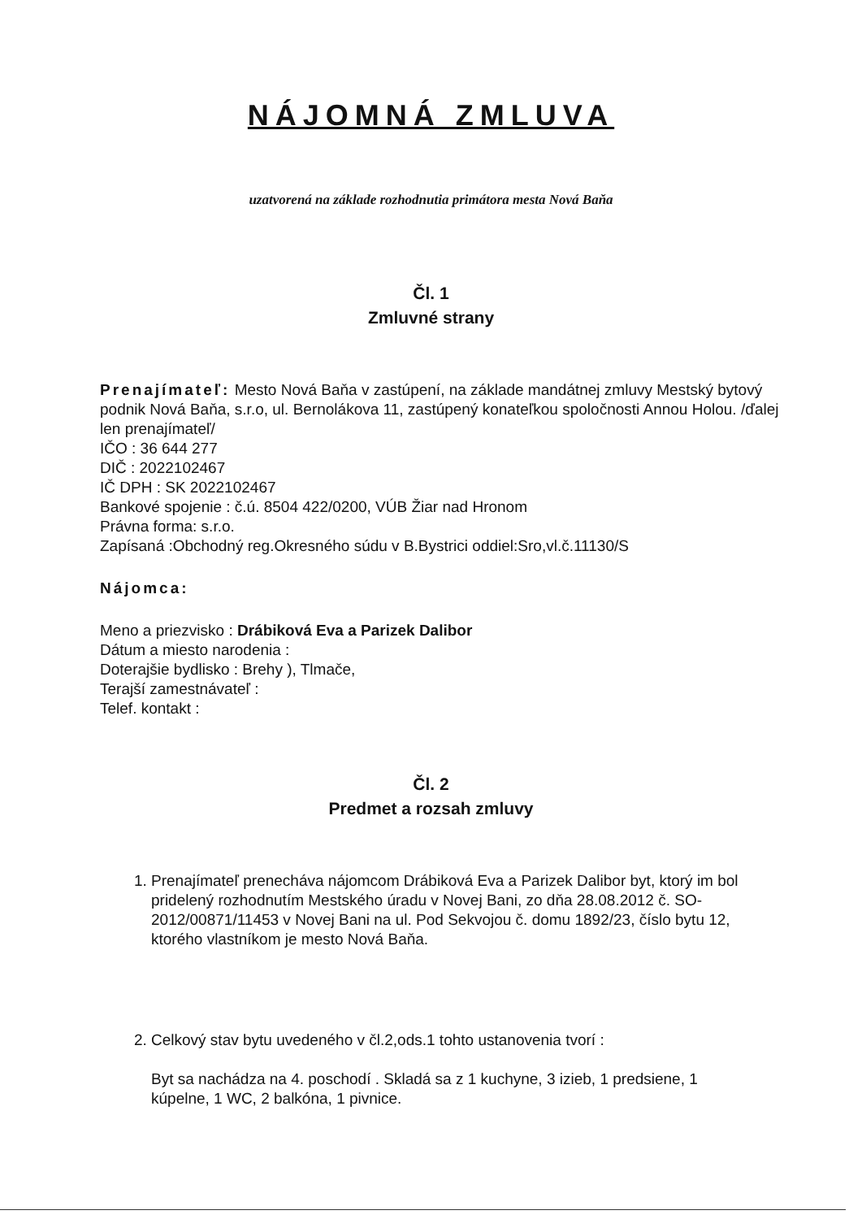NÁJOMNÁ ZMLUVA
uzatvorená na základe rozhodnutia primátora mesta Nová Baňa
Čl. 1
Zmluvné strany
Prenajímateľ: Mesto Nová Baňa v zastúpení, na základe mandátnej zmluvy Mestský bytový podnik Nová Baňa, s.r.o, ul. Bernolákova 11, zastúpený konateľkou spoločnosti Annou Holou. /ďalej len prenajímateľ/
IČO : 36 644 277
DIČ : 2022102467
IČ DPH : SK 2022102467
Bankové spojenie : č.ú. 8504 422/0200, VÚB Žiar nad Hronom
Právna forma: s.r.o.
Zapísaná :Obchodný reg.Okresného súdu v B.Bystrici oddiel:Sro,vl.č.11130/S
Nájomca:
Meno a priezvisko : Drábiková Eva a Parizek Dalibor
Dátum a miesto narodenia :
Doterajšie bydlisko : Brehy ), Tlmače,
Terajší zamestnávateľ :
Telef. kontakt :
Čl. 2
Predmet a rozsah zmluvy
1. Prenajímateľ prenecháva nájomcom Drábiková Eva a Parizek Dalibor byt, ktorý im bol pridelený rozhodnutím Mestského úradu v Novej Bani, zo dňa 28.08.2012 č. SO-2012/00871/11453 v Novej Bani na ul. Pod Sekvojou č. domu 1892/23, číslo bytu 12, ktorého vlastníkom je mesto Nová Baňa.
2. Celkový stav bytu uvedeného v čl.2,ods.1 tohto ustanovenia tvorí :
Byt sa nachádza na 4. poschodí . Skladá sa z 1 kuchyne, 3 izieb, 1 predsiene, 1 kúpelne, 1 WC, 2 balkóna, 1 pivnice.